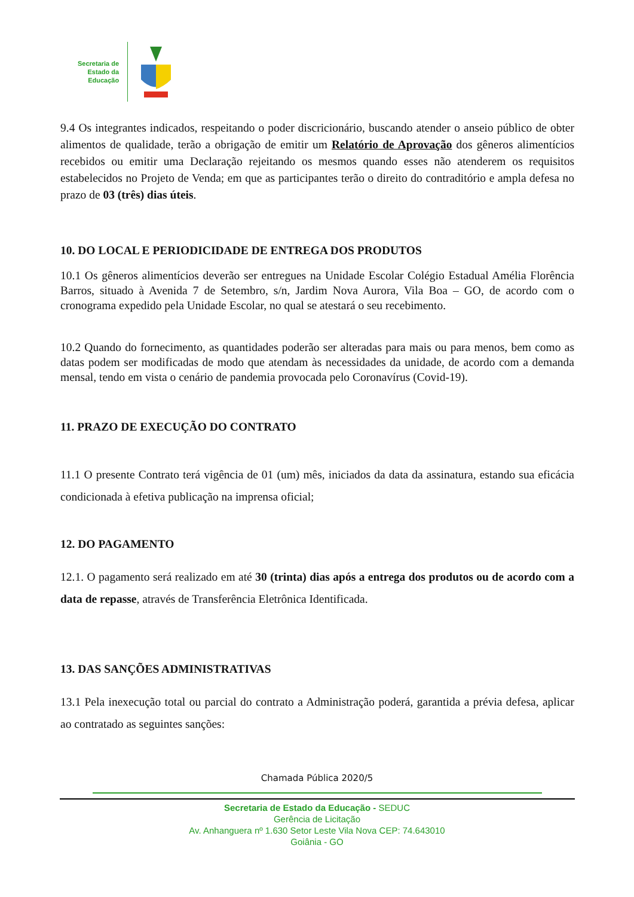Secretaria de
Estado da
Educação
9.4 Os integrantes indicados, respeitando o poder discricionário, buscando atender o anseio público de obter alimentos de qualidade, terão a obrigação de emitir um Relatório de Aprovação dos gêneros alimentícios recebidos ou emitir uma Declaração rejeitando os mesmos quando esses não atenderem os requisitos estabelecidos no Projeto de Venda; em que as participantes terão o direito do contraditório e ampla defesa no prazo de 03 (três) dias úteis.
10. DO LOCAL E PERIODICIDADE DE ENTREGA DOS PRODUTOS
10.1 Os gêneros alimentícios deverão ser entregues na Unidade Escolar Colégio Estadual Amélia Florência Barros, situado à Avenida 7 de Setembro, s/n, Jardim Nova Aurora, Vila Boa – GO, de acordo com o cronograma expedido pela Unidade Escolar, no qual se atestará o seu recebimento.
10.2 Quando do fornecimento, as quantidades poderão ser alteradas para mais ou para menos, bem como as datas podem ser modificadas de modo que atendam às necessidades da unidade, de acordo com a demanda mensal, tendo em vista o cenário de pandemia provocada pelo Coronavírus (Covid-19).
11. PRAZO DE EXECUÇÃO DO CONTRATO
11.1 O presente Contrato terá vigência de 01 (um) mês, iniciados da data da assinatura, estando sua eficácia condicionada à efetiva publicação na imprensa oficial;
12. DO PAGAMENTO
12.1. O pagamento será realizado em até 30 (trinta) dias após a entrega dos produtos ou de acordo com a data de repasse, através de Transferência Eletrônica Identificada.
13. DAS SANÇÕES ADMINISTRATIVAS
13.1 Pela inexecução total ou parcial do contrato a Administração poderá, garantida a prévia defesa, aplicar ao contratado as seguintes sanções:
Chamada Pública 2020/5
Secretaria de Estado da Educação - SEDUC
Gerência de Licitação
Av. Anhanguera nº 1.630 Setor Leste Vila Nova CEP: 74.643010
Goiânia - GO